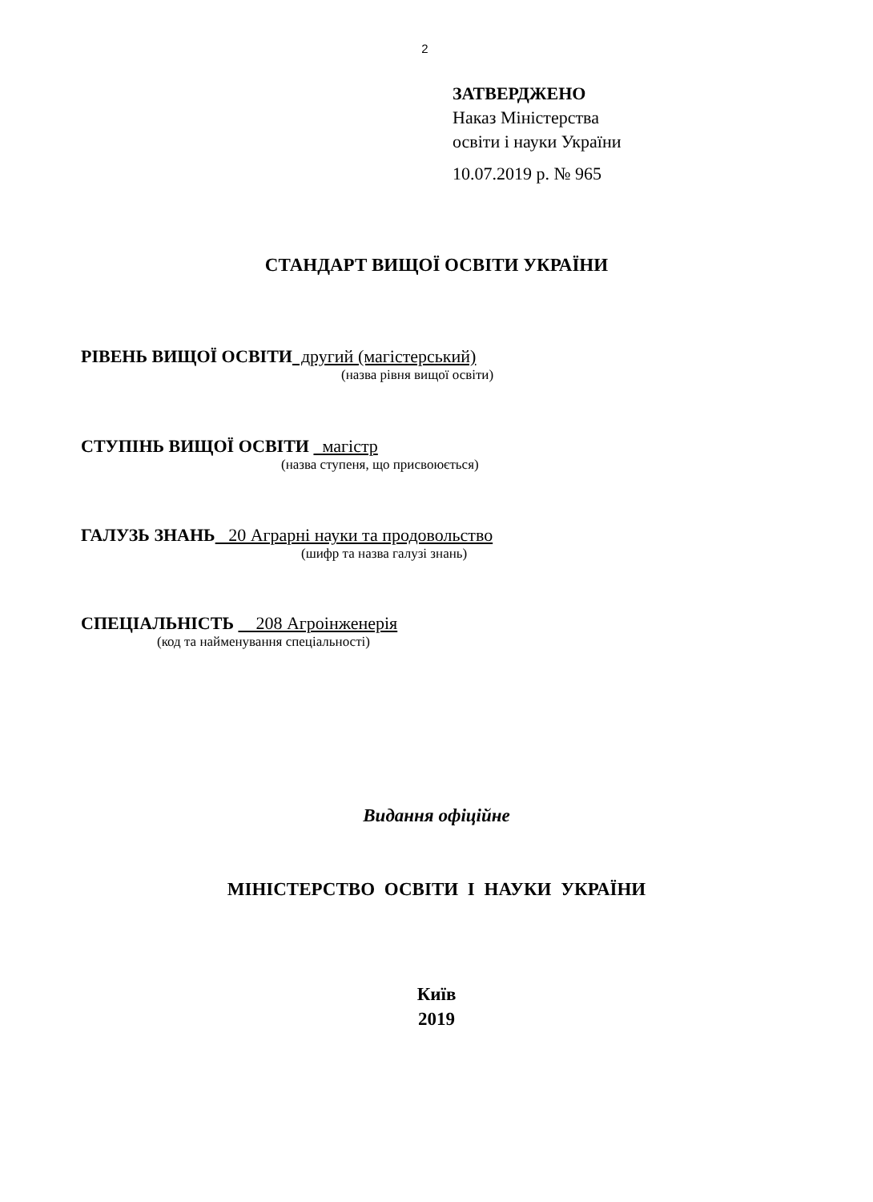2
ЗАТВЕРДЖЕНО
Наказ Міністерства
освіти і науки України
10.07.2019 р. № 965
СТАНДАРТ ВИЩОЇ ОСВІТИ УКРАЇНИ
РІВЕНЬ ВИЩОЇ ОСВІТИ другий (магістерський)
(назва рівня вищої освіти)
СТУПІНЬ ВИЩОЇ ОСВІТИ магістр
(назва ступеня, що присвоюється)
ГАЛУЗЬ ЗНАНЬ 20 Аграрні науки та продовольство
(шифр та назва галузі знань)
СПЕЦІАЛЬНІСТЬ 208 Агроінженерія
(код та найменування спеціальності)
Видання офіційне
МІНІСТЕРСТВО ОСВІТИ І НАУКИ УКРАЇНИ
Київ
2019